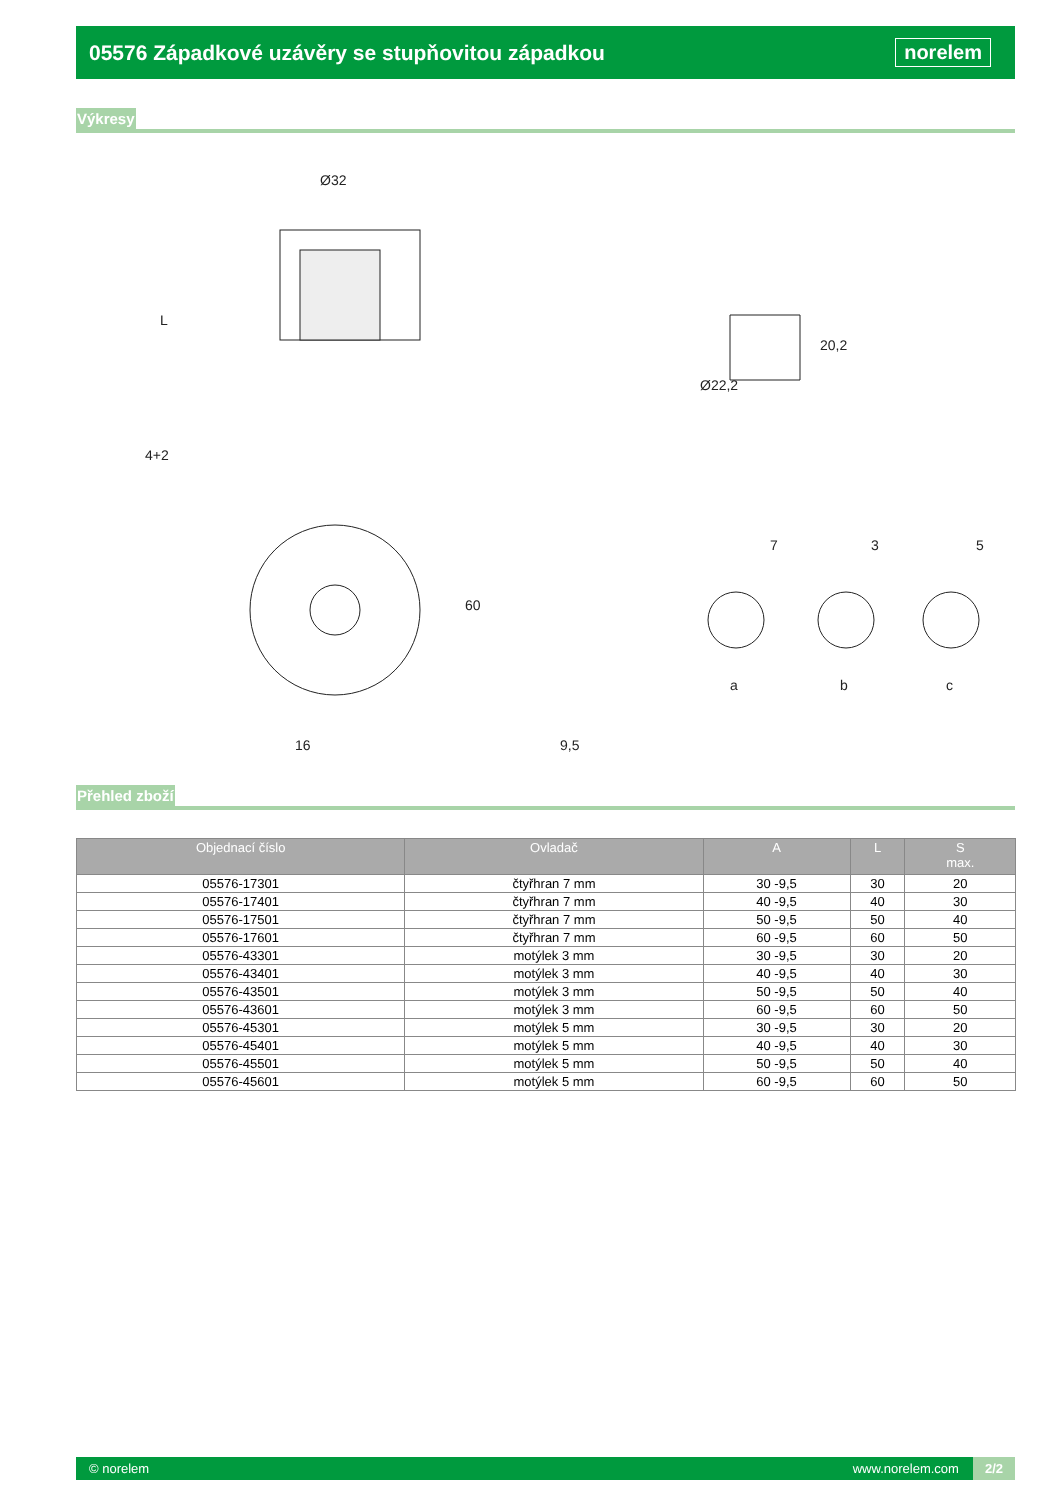05576 Západkové uzávěry se stupňovitou západkou
norelem
Výkresy
Ø32
L
4+2
20,2
Ø22,2
60
16
9,5
7
3
5
a
b
c
Přehled zboží
| Objednací číslo | Ovladač | A | L | S max. |
| --- | --- | --- | --- | --- |
| 05576-17301 | čtyřhran 7 mm | 30 -9,5 | 30 | 20 |
| 05576-17401 | čtyřhran 7 mm | 40 -9,5 | 40 | 30 |
| 05576-17501 | čtyřhran 7 mm | 50 -9,5 | 50 | 40 |
| 05576-17601 | čtyřhran 7 mm | 60 -9,5 | 60 | 50 |
| 05576-43301 | motýlek 3 mm | 30 -9,5 | 30 | 20 |
| 05576-43401 | motýlek 3 mm | 40 -9,5 | 40 | 30 |
| 05576-43501 | motýlek 3 mm | 50 -9,5 | 50 | 40 |
| 05576-43601 | motýlek 3 mm | 60 -9,5 | 60 | 50 |
| 05576-45301 | motýlek 5 mm | 30 -9,5 | 30 | 20 |
| 05576-45401 | motýlek 5 mm | 40 -9,5 | 40 | 30 |
| 05576-45501 | motýlek 5 mm | 50 -9,5 | 50 | 40 |
| 05576-45601 | motýlek 5 mm | 60 -9,5 | 60 | 50 |
© norelem www.norelem.com 2/2